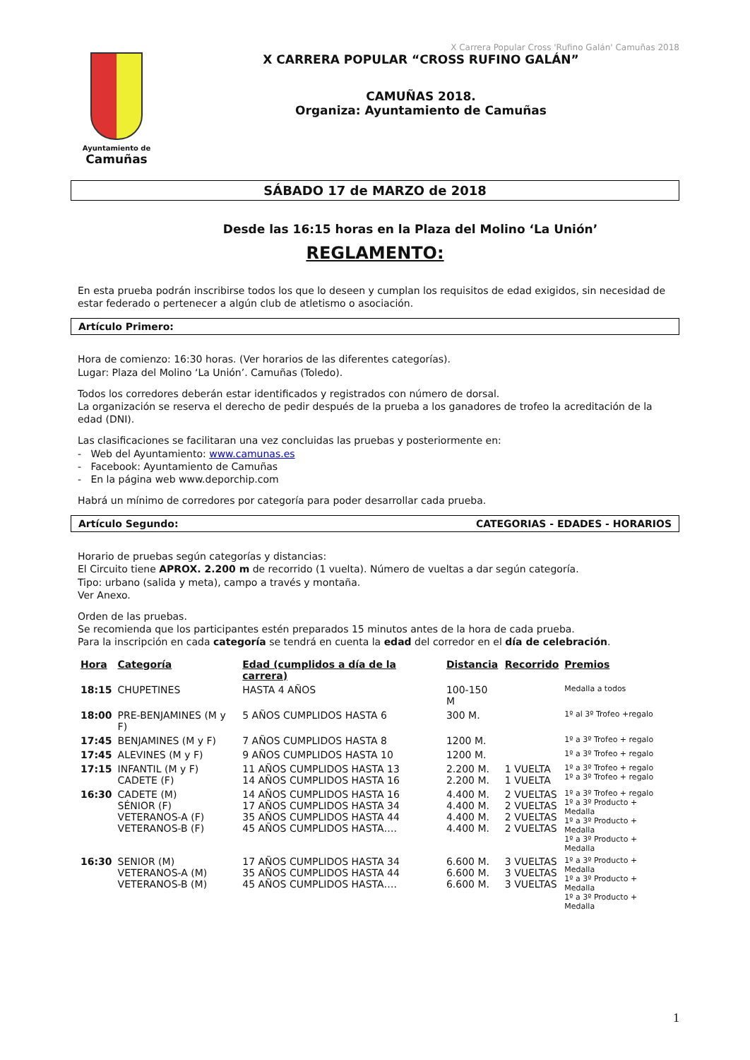X Carrera Popular Cross 'Rufino Galán' Camuñas 2018
Ayuntamiento de
Camuñas
X CARRERA POPULAR “CROSS RUFINO GALÁN”
CAMUÑAS 2018.
Organiza: Ayuntamiento de Camuñas
SÁBADO 17 de MARZO de 2018
Desde las 16:15 horas en la Plaza del Molino ‘La Unión’
REGLAMENTO:
En esta prueba podrán inscribirse todos los que lo deseen y cumplan los requisitos de edad exigidos, sin necesidad de estar federado o pertenecer a algún club de atletismo o asociación.
Artículo Primero:
Hora de comienzo: 16:30 horas. (Ver horarios de las diferentes categorías).
Lugar: Plaza del Molino ‘La Unión’. Camuñas (Toledo).
Todos los corredores deberán estar identificados y registrados con número de dorsal.
La organización se reserva el derecho de pedir después de la prueba a los ganadores de trofeo la acreditación de la edad (DNI).
Las clasificaciones se facilitaran una vez concluidas las pruebas y posteriormente en:
- Web del Ayuntamiento: www.camunas.es
- Facebook: Ayuntamiento de Camuñas
- En la página web www.deporchip.com
Habrá un mínimo de corredores por categoría para poder desarrollar cada prueba.
Artículo Segundo: CATEGORIAS - EDADES - HORARIOS
Horario de pruebas según categorías y distancias:
El Circuito tiene APROX. 2.200 m de recorrido (1 vuelta). Número de vueltas a dar según categoría.
Tipo: urbano (salida y meta), campo a través y montaña.
Ver Anexo.
Orden de las pruebas.
Se recomienda que los participantes estén preparados 15 minutos antes de la hora de cada prueba.
Para la inscripción en cada categoría se tendrá en cuenta la edad del corredor en el día de celebración.
| Hora | Categoría | Edad (cumplidos a día de la carrera) | Distancia | Recorrido | Premios |
| --- | --- | --- | --- | --- | --- |
| 18:15 | CHUPETINES | HASTA 4 AÑOS | 100-150 M | | Medalla a todos |
| 18:00 | PRE-BENJAMINES (M y F) | 5 AÑOS CUMPLIDOS HASTA 6 | 300 M. | | 1º al 3º Trofeo +regalo |
| 17:45 | BENJAMINES (M y F) | 7 AÑOS CUMPLIDOS HASTA 8 | 1200 M. | | 1º a 3º Trofeo + regalo |
| 17:45 | ALEVINES (M y F) | 9 AÑOS CUMPLIDOS HASTA 10 | 1200 M. | | 1º a 3º Trofeo + regalo |
| 17:15 | INFANTIL (M y F) CADETE (F) | 11 AÑOS CUMPLIDOS HASTA 13 14 AÑOS CUMPLIDOS HASTA 16 | 2.200 M. 2.200 M. | 1 VUELTA 1 VUELTA | 1º a 3º Trofeo + regalo 1º a 3º Trofeo + regalo |
| 16:30 | CADETE (M) SÉNIOR (F) VETERANOS-A (F) VETERANOS-B (F) | 14 AÑOS CUMPLIDOS HASTA 16 17 AÑOS CUMPLIDOS HASTA 34 35 AÑOS CUMPLIDOS HASTA 44 45 AÑOS CUMPLIDOS HASTA…. | 4.400 M. 4.400 M. 4.400 M. 4.400 M. | 2 VUELTAS 2 VUELTAS 2 VUELTAS 2 VUELTAS | 1º a 3º Trofeo + regalo 1º a 3º Producto + Medalla 1º a 3º Producto + Medalla 1º a 3º Producto + Medalla |
| 16:30 | SENIOR (M) VETERANOS-A (M) VETERANOS-B (M) | 17 AÑOS CUMPLIDOS HASTA 34 35 AÑOS CUMPLIDOS HASTA 44 45 AÑOS CUMPLIDOS HASTA…. | 6.600 M. 6.600 M. 6.600 M. | 3 VUELTAS 3 VUELTAS 3 VUELTAS | 1º a 3º Producto + Medalla 1º a 3º Producto + Medalla 1º a 3º Producto + Medalla |
1